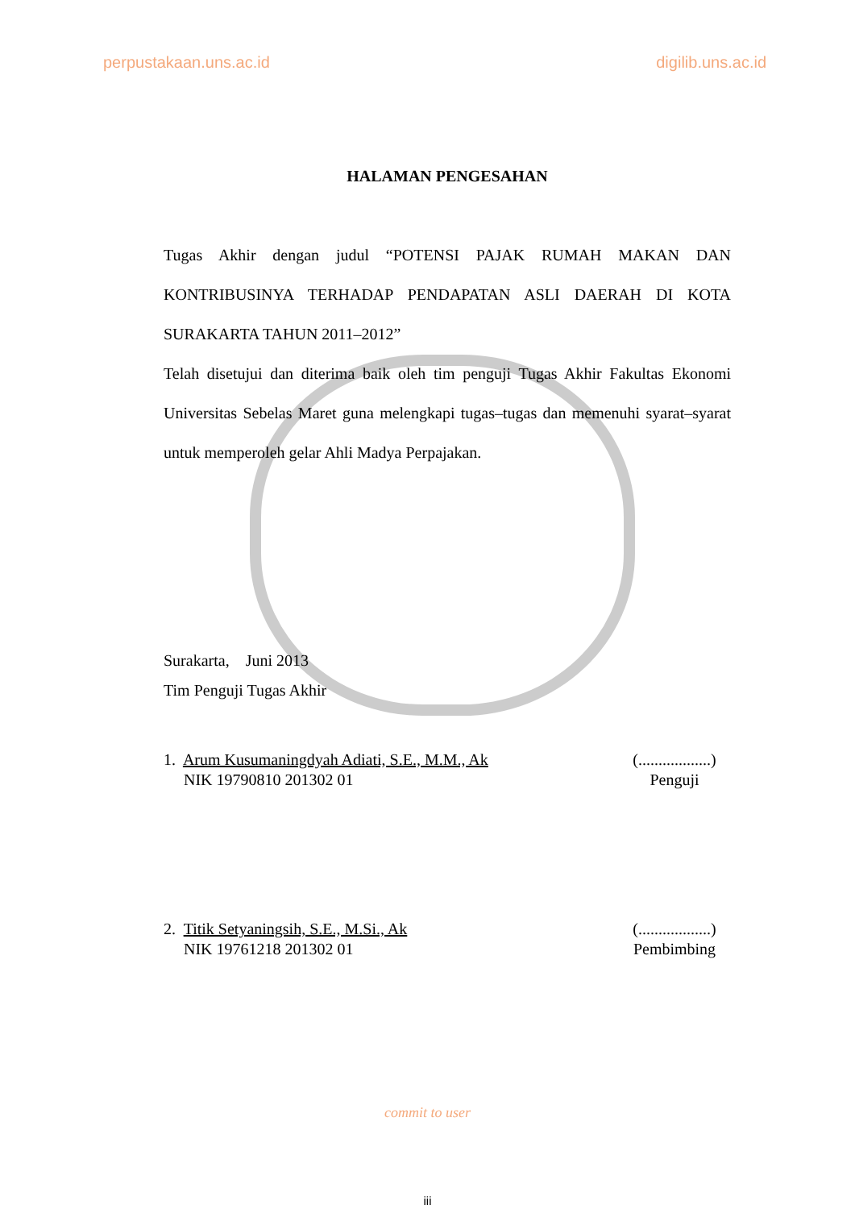perpustakaan.uns.ac.id digilib.uns.ac.id
HALAMAN PENGESAHAN
Tugas Akhir dengan judul “POTENSI PAJAK RUMAH MAKAN DAN KONTRIBUSINYA TERHADAP PENDAPATAN ASLI DAERAH DI KOTA SURAKARTA TAHUN 2011–2012”
Telah disetujui dan diterima baik oleh tim penguji Tugas Akhir Fakultas Ekonomi Universitas Sebelas Maret guna melengkapi tugas–tugas dan memenuhi syarat–syarat untuk memperoleh gelar Ahli Madya Perpajakan.
Surakarta, Juni 2013
Tim Penguji Tugas Akhir
1. Arum Kusumaningdyah Adiati, S.E., M.M., Ak
NIK 19790810 201302 01
(..................)
Penguji
2. Titik Setyaningsih, S.E., M.Si., Ak
NIK 19761218 201302 01
(..................)
Pembimbing
commit to user
iii